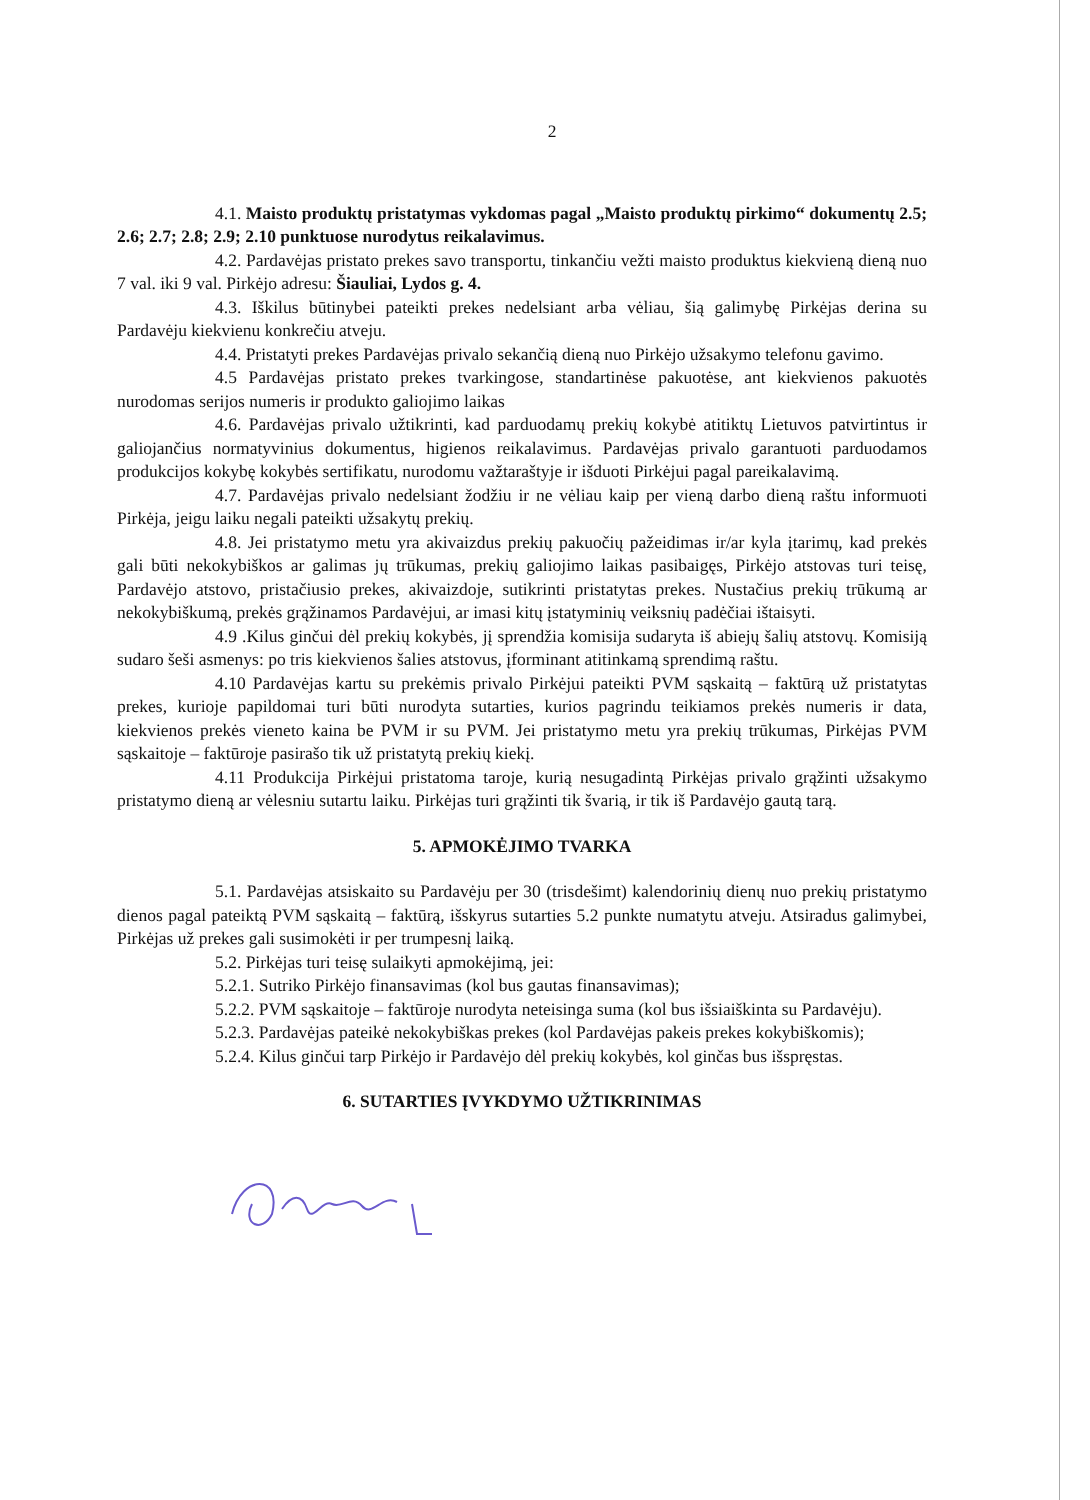2
4.1. Maisto produktų pristatymas vykdomas pagal „Maisto produktų pirkimo“ dokumentų 2.5; 2.6; 2.7; 2.8; 2.9; 2.10 punktuose nurodytus reikalavimus.
4.2. Pardavėjas pristato prekes savo transportu, tinkančiu vežti maisto produktus kiekvieną dieną nuo 7 val. iki 9 val. Pirkėjo adresu: Šiauliai, Lydos g. 4.
4.3. Iškilus būtinybei pateikti prekes nedelsiant arba vėliau, šią galimybę Pirkėjas derina su Pardavėju kiekvienu konkrečiu atveju.
4.4. Pristatyti prekes Pardavėjas privalo sekančią dieną nuo Pirkėjo užsakymo telefonu gavimo.
4.5 Pardavėjas pristato prekes tvarkingose, standartinėse pakuotėse, ant kiekvienos pakuotės nurodomas serijos numeris ir produkto galiojimo laikas
4.6. Pardavėjas privalo užtikrinti, kad parduodamų prekių kokybė atitiktų Lietuvos patvirtintus ir galiojančius normatyvinius dokumentus, higienos reikalavimus. Pardavėjas privalo garantuoti parduodamos produkcijos kokybę kokybės sertifikatu, nurodomu važtaraštyje ir išduoti Pirkėjui pagal pareikalavimą.
4.7. Pardavėjas privalo nedelsiant žodžiu ir ne vėliau kaip per vieną darbo dieną raštu informuoti Pirkėja, jeigu laiku negali pateikti užsakytų prekių.
4.8. Jei pristatymo metu yra akivaizdus prekių pakuočių pažeidimas ir/ar kyla įtarimų, kad prekės gali būti nekokybiškos ar galimas jų trūkumas, prekių galiojimo laikas pasibaigęs, Pirkėjo atstovas turi teisę, Pardavėjo atstovo, pristačiusio prekes, akivaizdoje, sutikrinti pristatytas prekes. Nustačius prekių trūkumą ar nekokybiškumą, prekės grąžinamos Pardavėjui, ar imasi kitų įstatyminių veiksnių padėčiai ištaisyti.
4.9 .Kilus ginčui dėl prekių kokybės, jį sprendžia komisija sudaryta iš abiejų šalių atstovų. Komisiją sudaro šeši asmenys: po tris kiekvienos šalies atstovus, įforminant atitinkamą sprendimą raštu.
4.10 Pardavėjas kartu su prekėmis privalo Pirkėjui pateikti PVM sąskaitą – faktūrą už pristatytas prekes, kurioje papildomai turi būti nurodyta sutarties, kurios pagrindu teikiamos prekės numeris ir data, kiekvienos prekės vieneto kaina be PVM ir su PVM. Jei pristatymo metu yra prekių trūkumas, Pirkėjas PVM sąskaitoje – faktūroje pasirašo tik už pristatytą prekių kiekį.
4.11 Produkcija Pirkėjui pristatoma taroje, kurią nesugadintą Pirkėjas privalo grąžinti užsakymo pristatymo dieną ar vėlesniu sutartu laiku. Pirkėjas turi grąžinti tik švarią, ir tik iš Pardavėjo gautą tarą.
5. APMOKĖJIMO TVARKA
5.1. Pardavėjas atsiskaito su Pardavėju per 30 (trisdešimt) kalendorinių dienų nuo prekių pristatymo dienos pagal pateiktą PVM sąskaitą – faktūrą, išskyrus sutarties 5.2 punkte numatytu atveju. Atsiradus galimybei, Pirkėjas už prekes gali susimokėti ir per trumpesnį laiką.
5.2. Pirkėjas turi teisę sulaikyti apmokėjimą, jei:
5.2.1. Sutriko Pirkėjo finansavimas (kol bus gautas finansavimas);
5.2.2. PVM sąskaitoje – faktūroje nurodyta neteisinga suma (kol bus išsiaiškinta su Pardavėju).
5.2.3. Pardavėjas pateikė nekokybiškas prekes (kol Pardavėjas pakeis prekes kokybiškomis);
5.2.4. Kilus ginčui tarp Pirkėjo ir Pardavėjo dėl prekių kokybės, kol ginčas bus išspręstas.
6. SUTARTIES ĮVYKDYMO UŽTIKRINIMAS